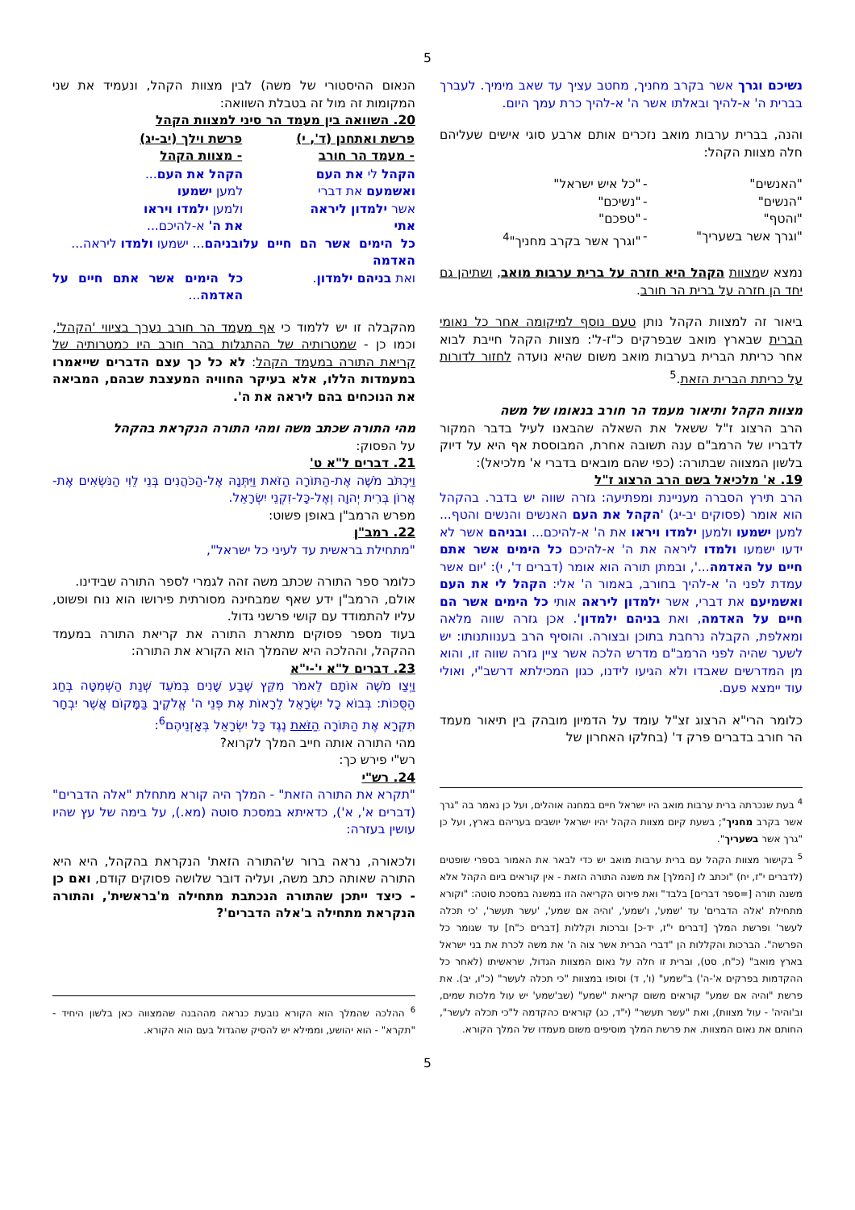5
נשיכם וגרך אשר בקרב מחניך, מחטב עציך עד שאב מימיך. לעברך בברית ה' א-להיך ובאלתו אשר ה' א-להיך כרת עמך היום.
והנה, בברית ערבות מואב נזכרים אותם ארבע סוגי אישים שעליהם חלה מצוות הקהל:
| "האנשים" | - | "כל איש ישראל" |
| "הנשים" | - | "נשיכם" |
| "והטף" | - | "טפכם" |
| "וגרך אשר בשעריך" | - | "וגרך אשר בקרב מחניך"<sup>4</sup> |
נמצא שמצוות הקהל היא חזרה על ברית ערבות מואב, ושתיהן גם יחד הן חזרה על ברית הר חורב.
ביאור זה למצוות הקהל נותן טעם נוסף למיקומה אחר כל נאומי הברית שבארץ מואב שבפרקים כ"ז-ל': מצוות הקהל חייבת לבוא אחר כריתת הברית בערבות מואב משום שהיא נועדה לחזור לדורות על כריתת הברית הזאת.<sup>5</sup>
מצוות הקהל ותיאור מעמד הר חורב בנאומו של משה
הרב הרצוג ז"ל ששאל את השאלה שהבאנו לעיל בדבר המקור לדבריו של הרמב"ם ענה תשובה אחרת, המבוססת אף היא על דיוק בלשון המצווה שבתורה: (כפי שהם מובאים בדברי א' מלכיאל):
19. א' מלכיאל בשם הרב הרצוג ז"ל
הרב תירץ הסברה מעניינת ומפתיעה: גזרה שווה יש בדבר. בהקהל הוא אומר (פסוקים יב-יג) 'הקהל את העם האנשים והנשים והטף... למען ישמעו ולמען ילמדו ויראו את ה' א-להיכם... ובניהם אשר לא ידעו ישמעו ולמדו ליראה את ה' א-להיכם כל הימים אשר אתם חיים על האדמה...', ובמתן תורה הוא אומר (דברים ד', י): 'יום אשר עמדת לפני ה' א-להיך בחורב, באמור ה' אלי: הקהל לי את העם ואשמיעם את דברי, אשר ילמדון ליראה אותי כל הימים אשר הם חיים על האדמה, ואת בניהם ילמדון'. אכן גזרה שווה מלאה ומאלפת, הקבלה נרחבת בתוכן ובצורה. והוסיף הרב בענוותנותו: יש לשער שהיה לפני הרמב"ם מדרש הלכה אשר ציין גזרה שווה זו, והוא מן המדרשים שאבדו ולא הגיעו לידנו, כגון המכילתא דרשב"י, ואולי עוד יימצא פעם.
כלומר הרי"א הרצוג זצ"ל עומד על הדמיון מובהק בין תיאור מעמד הר חורב בדברים פרק ד' (בחלקו האחרון של
<sup>4</sup> בעת שנכרתה ברית ערבות מואב היו ישראל חיים במחנה אוהלים, ועל כן נאמר בה "גרך אשר בקרב מחניך"; בשעת קיום מצוות הקהל יהיו ישראל יושבים בעריהם בארץ, ועל כן "גרך אשר בשעריך".
<sup>5</sup> בקישור מצוות הקהל עם ברית ערבות מואב יש כדי לבאר את האמור בספרי שופטים (לדברים י"ז, יח) "וכתב לו [המלך] את משנה התורה הזאת - אין קוראים ביום הקהל אלא משנה תורה [=ספר דברים] בלבד" ואת פירוט הקריאה הזו במשנה במסכת סוטה: "וקורא מתחילת 'אלה הדברים' עד 'שמע', ו'שמע', 'והיה אם שמע', 'עשר תעשר', 'כי תכלה לעשר' ופרשת המלך [דברים י"ז, יד-כ] וברכות וקללות [דברים כ"ח] עד שגומר כל הפרשה". הברכות והקללות הן "דברי הברית אשר צוה ה' את משה לכרת את בני ישראל בארץ מואב" (כ"ח, סט), וברית זו חלה על נאום המצוות הגדול, שראשיתו (לאחר כל ההקדמות בפרקים א'-ה') ב"שמע" (ו', ד) וסופו במצוות "כי תכלה לעשר" (כ"ו, יב). את פרשת "והיה אם שמע" קוראים משום קריאת "שמע" (שב'שמע' יש עול מלכות שמים, וב'והיה' - עול מצוות), ואת "עשר תעשר" (י"ד, כג) קוראים כהקדמה ל"כי תכלה לעשר", החותם את נאום המצוות. את פרשת המלך מוסיפים משום מעמדו של המלך הקורא.
הנאום ההיסטורי של משה) לבין מצוות הקהל, ונעמיד את שני המקומות זה מול זה בטבלת השוואה:
20. השוואה בין מעמד הר סיני למצוות הקהל
| פרשת ואתחנן (ד', י) - מעמד הר חורב | פרשת וילך (יב-יג) - מצוות הקהל |
| --- | --- |
| הקהל לי את העם | הקהל את העם ... |
| ואשמעם את דברי | למען ישמעו |
| אשר ילמדון ליראה | ולמען ילמדו ויראו |
| אתי | את ה' א-להיכם... |
| כל הימים אשר הם חיים על האדמה | ובניהם ... ישמעו ולמדו ליראה... |
| ואת בניהם ילמדון . | כל הימים אשר אתם חיים על האדמה ... |
מהקבלה זו יש ללמוד כי אף מעמד הר חורב נערך בציווי 'הקהל', וכמו כן - שמטרותיה של ההתגלות בהר חורב היו כמטרותיה של קריאת התורה במעמד הקהל: לא כל כך עצם הדברים שייאמרו במעמדות הללו, אלא בעיקר החוויה המעצבת שבהם, המביאה את הנוכחים בהם ליראה את ה'.
מהי התורה שכתב משה ומהי התורה הנקראת בהקהל
על הפסוק:
21. דברים ל"א ט'
וַיִּכְתֹּב מֹשֶׁה אֶת-הַתּוֹרָה הַזֹּאת וַיִּתְּנָהּ אֶל-הַכֹּהֲנִים בְּנֵי לֵוִי הַנֹּשְׂאִים אֶת-אֲרוֹן בְּרִית יְהוָה וְאֶל-כָּל-זִקְנֵי יִשְׂרָאֵל.
מפרש הרמב"ן באופן פשוט:
22. רמב"ן
"מתחילת בראשית עד לעיני כל ישראל",
כלומר ספר התורה שכתב משה זהה לגמרי לספר התורה שבידינו.
אולם, הרמב"ן ידע שאף שמבחינה מסורתית פירושו הוא נוח ופשוט, עליו להתמודד עם קושי פרשני גדול.
בעוד מספר פסוקים מתארת התורה את קריאת התורה במעמד ההקהל, וההלכה היא שהמלך הוא הקורא את התורה:
23. דברים ל"א י'-י"א
וַיְצַו מֹשֶׁה אוֹתָם לֵאמֹר מִקֵּץ שֶׁבַע שָׁנִים בְּמֹעֵד שְׁנַת הַשְּׁמִטָּה בְּחַג הַסֻּכּוֹת: בְּבוֹא כָל יִשְׂרָאֵל לֵרָאוֹת אֶת פְּנֵי ה' אֱלֹקֶיךָ בַּמָּקוֹם אֲשֶׁר יִבְחָר תִּקְרָא אֶת הַתּוֹרָה הַזֹּאת נֶגֶד כָּל יִשְׂרָאֵל בְּאָזְנֵיהֶם<sup>6</sup>:
מהי התורה אותה חייב המלך לקרוא?
רש"י פירש כך:
24. רש"י
"תקרא את התורה הזאת" - המלך היה קורא מתחלת "אלה הדברים" (דברים א', א'), כדאיתא במסכת סוטה (מא.), על בימה של עץ שהיו עושין בעזרה:
ולכאורה, נראה ברור ש'התורה הזאת' הנקראת בהקהל, היא היא התורה שאותה כתב משה, ועליה דובר שלושה פסוקים קודם, ואם כן - כיצד ייתכן שהתורה הנכתבת מתחילה מ'בראשית', והתורה הנקראת מתחילה ב'אלה הדברים'?
<sup>6</sup> ההלכה שהמלך הוא הקורא נובעת כנראה מההבנה שהמצווה כאן בלשון היחיד - "תקרא" - הוא יהושע, וממילא יש להסיק שהגדול בעם הוא הקורא.
5